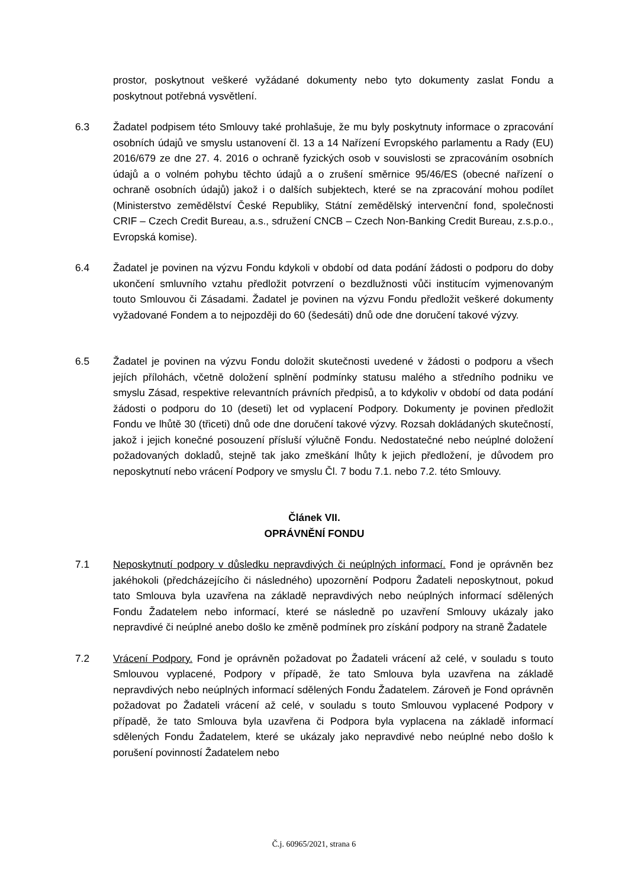prostor, poskytnout veškeré vyžádané dokumenty nebo tyto dokumenty zaslat Fondu a poskytnout potřebná vysvětlení.
6.3 Žadatel podpisem této Smlouvy také prohlašuje, že mu byly poskytnuty informace o zpracování osobních údajů ve smyslu ustanovení čl. 13 a 14 Nařízení Evropského parlamentu a Rady (EU) 2016/679 ze dne 27. 4. 2016 o ochraně fyzických osob v souvislosti se zpracováním osobních údajů a o volném pohybu těchto údajů a o zrušení směrnice 95/46/ES (obecné nařízení o ochraně osobních údajů) jakož i o dalších subjektech, které se na zpracování mohou podílet (Ministerstvo zemědělství České Republiky, Státní zemědělský intervenční fond, společnosti CRIF – Czech Credit Bureau, a.s., sdružení CNCB – Czech Non-Banking Credit Bureau, z.s.p.o., Evropská komise).
6.4 Žadatel je povinen na výzvu Fondu kdykoli v období od data podání žádosti o podporu do doby ukončení smluvního vztahu předložit potvrzení o bezdlužnosti vůči institucím vyjmenovaným touto Smlouvou či Zásadami. Žadatel je povinen na výzvu Fondu předložit veškeré dokumenty vyžadované Fondem a to nejpozději do 60 (šedesáti) dnů ode dne doručení takové výzvy.
6.5 Žadatel je povinen na výzvu Fondu doložit skutečnosti uvedené v žádosti o podporu a všech jejích přílohách, včetně doložení splnění podmínky statusu malého a středního podniku ve smyslu Zásad, respektive relevantních právních předpisů, a to kdykoliv v období od data podání žádosti o podporu do 10 (deseti) let od vyplacení Podpory. Dokumenty je povinen předložit Fondu ve lhůtě 30 (třiceti) dnů ode dne doručení takové výzvy. Rozsah dokládaných skutečností, jakož i jejich konečné posouzení přísluší výlučně Fondu. Nedostatečné nebo neúplné doložení požadovaných dokladů, stejně tak jako zmeškání lhůty k jejich předložení, je důvodem pro neposkytnutí nebo vrácení Podpory ve smyslu Čl. 7 bodu 7.1. nebo 7.2. této Smlouvy.
Článek VII.
OPRÁVNĚNÍ FONDU
7.1 Neposkytnutí podpory v důsledku nepravdivých či neúplných informací. Fond je oprávněn bez jakéhokoli (předcházejícího či následného) upozornění Podporu Žadateli neposkytnout, pokud tato Smlouva byla uzavřena na základě nepravdivých nebo neúplných informací sdělených Fondu Žadatelem nebo informací, které se následně po uzavření Smlouvy ukázaly jako nepravdivé či neúplné anebo došlo ke změně podmínek pro získání podpory na straně Žadatele
7.2 Vrácení Podpory. Fond je oprávněn požadovat po Žadateli vrácení až celé, v souladu s touto Smlouvou vyplacené, Podpory v případě, že tato Smlouva byla uzavřena na základě nepravdivých nebo neúplných informací sdělených Fondu Žadatelem. Zároveň je Fond oprávněn požadovat po Žadateli vrácení až celé, v souladu s touto Smlouvou vyplacené Podpory v případě, že tato Smlouva byla uzavřena či Podpora byla vyplacena na základě informací sdělených Fondu Žadatelem, které se ukázaly jako nepravdivé nebo neúplné nebo došlo k porušení povinností Žadatelem nebo
Č.j. 60965/2021, strana 6